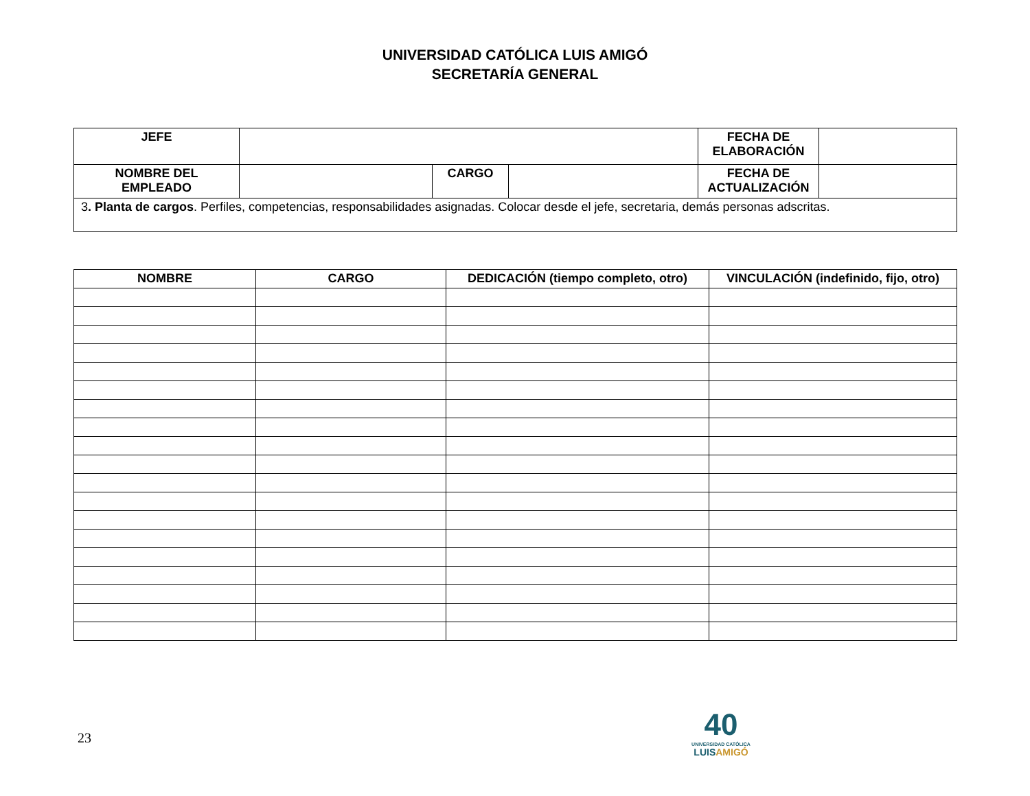UNIVERSIDAD CATÓLICA LUIS AMIGÓ
SECRETARÍA GENERAL
| JEFE | | | | FECHA DE ELABORACIÓN | |
| NOMBRE DEL EMPLEADO | | CARGO | | FECHA DE ACTUALIZACIÓN | |
| 3 . Planta de cargos . Perfiles, competencias, responsabilidades asignadas. Colocar desde el jefe, secretaria, demás personas adscritas. | | | | | |
| NOMBRE | CARGO | DEDICACIÓN (tiempo completo, otro) | VINCULACIÓN (indefinido, fijo, otro) |
| --- | --- | --- | --- |
23
40
UNIVERSIDAD CATÓLICA
LUISAMIGÓ